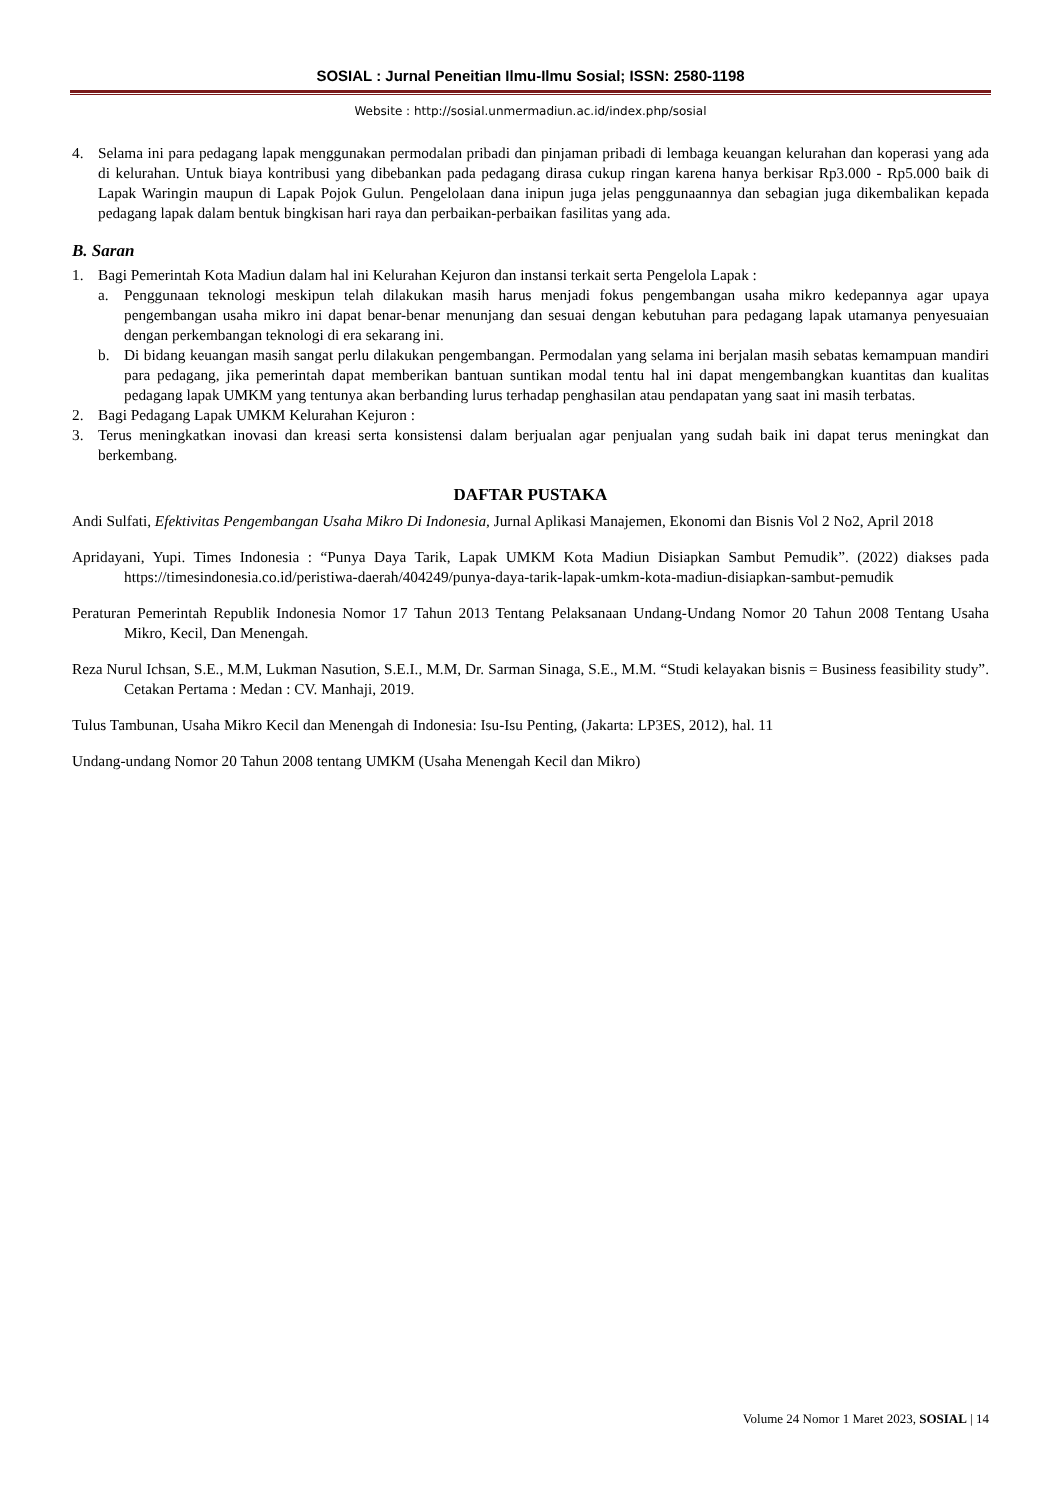SOSIAL : Jurnal Peneitian Ilmu-Ilmu Sosial; ISSN: 2580-1198
Website : http://sosial.unmermadiun.ac.id/index.php/sosial
4. Selama ini para pedagang lapak menggunakan permodalan pribadi dan pinjaman pribadi di lembaga keuangan kelurahan dan koperasi yang ada di kelurahan. Untuk biaya kontribusi yang dibebankan pada pedagang dirasa cukup ringan karena hanya berkisar Rp3.000 - Rp5.000 baik di Lapak Waringin maupun di Lapak Pojok Gulun. Pengelolaan dana inipun juga jelas penggunaannya dan sebagian juga dikembalikan kepada pedagang lapak dalam bentuk bingkisan hari raya dan perbaikan-perbaikan fasilitas yang ada.
B. Saran
1. Bagi Pemerintah Kota Madiun dalam hal ini Kelurahan Kejuron dan instansi terkait serta Pengelola Lapak :
a. Penggunaan teknologi meskipun telah dilakukan masih harus menjadi fokus pengembangan usaha mikro kedepannya agar upaya pengembangan usaha mikro ini dapat benar-benar menunjang dan sesuai dengan kebutuhan para pedagang lapak utamanya penyesuaian dengan perkembangan teknologi di era sekarang ini.
b. Di bidang keuangan masih sangat perlu dilakukan pengembangan. Permodalan yang selama ini berjalan masih sebatas kemampuan mandiri para pedagang, jika pemerintah dapat memberikan bantuan suntikan modal tentu hal ini dapat mengembangkan kuantitas dan kualitas pedagang lapak UMKM yang tentunya akan berbanding lurus terhadap penghasilan atau pendapatan yang saat ini masih terbatas.
2. Bagi Pedagang Lapak UMKM Kelurahan Kejuron :
3. Terus meningkatkan inovasi dan kreasi serta konsistensi dalam berjualan agar penjualan yang sudah baik ini dapat terus meningkat dan berkembang.
DAFTAR PUSTAKA
Andi Sulfati, Efektivitas Pengembangan Usaha Mikro Di Indonesia, Jurnal Aplikasi Manajemen, Ekonomi dan Bisnis Vol 2 No2, April 2018
Apridayani, Yupi. Times Indonesia : “Punya Daya Tarik, Lapak UMKM Kota Madiun Disiapkan Sambut Pemudik”. (2022) diakses pada https://timesindonesia.co.id/peristiwa-daerah/404249/punya-daya-tarik-lapak-umkm-kota-madiun-disiapkan-sambut-pemudik
Peraturan Pemerintah Republik Indonesia Nomor 17 Tahun 2013 Tentang Pelaksanaan Undang-Undang Nomor 20 Tahun 2008 Tentang Usaha Mikro, Kecil, Dan Menengah.
Reza Nurul Ichsan, S.E., M.M, Lukman Nasution, S.E.I., M.M, Dr. Sarman Sinaga, S.E., M.M. “Studi kelayakan bisnis = Business feasibility study”. Cetakan Pertama : Medan : CV. Manhaji, 2019.
Tulus Tambunan, Usaha Mikro Kecil dan Menengah di Indonesia: Isu-Isu Penting, (Jakarta: LP3ES, 2012), hal. 11
Undang-undang Nomor 20 Tahun 2008 tentang UMKM (Usaha Menengah Kecil dan Mikro)
Volume 24 Nomor 1 Maret 2023, SOSIAL | 14